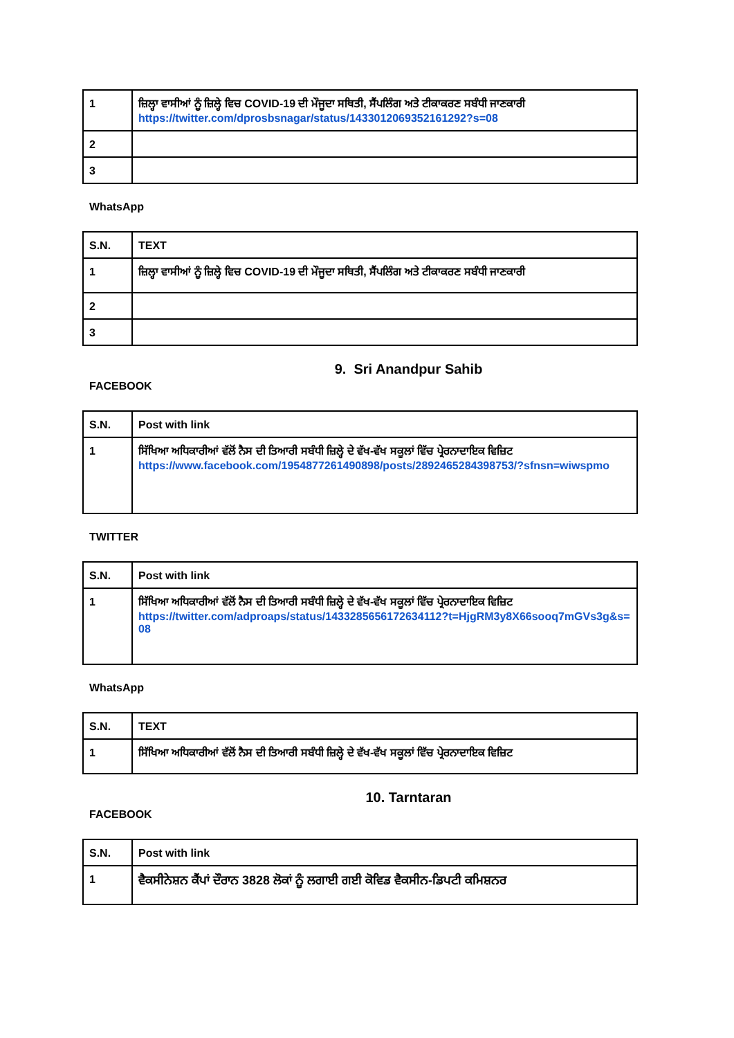| 1 | ਜ਼ਿਲ੍ਹਾ ਵਾਸੀਆਂ ਨੂੰ ਜ਼ਿਲ੍ਹੇ ਵਿਚ COVID-19 ਦੀ ਮੌਜੂਦਾ ਸਥਿਤੀ, ਸੈਂਪਲਿੰਗ ਅਤੇ ਟੀਕਾਕਰਣ ਸਬੰਧੀ ਜਾਣਕਾਰੀ https://twitter.com/dprosbsnagar/status/1433012069352161292?s=08 |
| 2 | |
| 3 | |
WhatsApp
| S.N. | TEXT |
| --- | --- |
| 1 | ਜ਼ਿਲ੍ਹਾ ਵਾਸੀਆਂ ਨੂੰ ਜ਼ਿਲ੍ਹੇ ਵਿਚ COVID-19 ਦੀ ਮੌਜੂਦਾ ਸਥਿਤੀ, ਸੈਂਪਲਿੰਗ ਅਤੇ ਟੀਕਾਕਰਣ ਸਬੰਧੀ ਜਾਣਕਾਰੀ |
| 2 | |
| 3 | |
9. Sri Anandpur Sahib
FACEBOOK
| S.N. | Post with link |
| --- | --- |
| 1 | ਸਿੱਖਿਆ ਅਧਿਕਾਰੀਆਂ ਵੱਲੋਂ ਨੈਸ ਦੀ ਤਿਆਰੀ ਸਬੰਧੀ ਜ਼ਿਲ੍ਹੇ ਦੇ ਵੱਖ-ਵੱਖ ਸਕੂਲਾਂ ਵਿੱਚ ਪ੍ਰੇਰਨਾਦਾਇਕ ਵਿਜ਼ਿਟ https://www.facebook.com/1954877261490898/posts/2892465284398753/?sfnsn=wiwspmo |
TWITTER
| S.N. | Post with link |
| --- | --- |
| 1 | ਸਿੱਖਿਆ ਅਧਿਕਾਰੀਆਂ ਵੱਲੋਂ ਨੈਸ ਦੀ ਤਿਆਰੀ ਸਬੰਧੀ ਜ਼ਿਲ੍ਹੇ ਦੇ ਵੱਖ-ਵੱਖ ਸਕੂਲਾਂ ਵਿੱਚ ਪ੍ਰੇਰਨਾਦਾਇਕ ਵਿਜ਼ਿਟ https://twitter.com/adproaps/status/1433285656172634112?t=HjgRM3y8X66sooq7mGVs3g&s=08 |
WhatsApp
| S.N. | TEXT |
| --- | --- |
| 1 | ਸਿੱਖਿਆ ਅਧਿਕਾਰੀਆਂ ਵੱਲੋਂ ਨੈਸ ਦੀ ਤਿਆਰੀ ਸਬੰਧੀ ਜ਼ਿਲ੍ਹੇ ਦੇ ਵੱਖ-ਵੱਖ ਸਕੂਲਾਂ ਵਿੱਚ ਪ੍ਰੇਰਨਾਦਾਇਕ ਵਿਜ਼ਿਟ |
10. Tarntaran
FACEBOOK
| S.N. | Post with link |
| --- | --- |
| 1 | ਵੈਕਸੀਨੇਸ਼ਨ ਕੈਂਪਾਂ ਦੌਰਾਨ 3828 ਲੋਕਾਂ ਨੂੰ ਲਗਾਈ ਗਈ ਕੋਵਿਡ ਵੈਕਸੀਨ-ਡਿਪਟੀ ਕਮਿਸ਼ਨਰ |